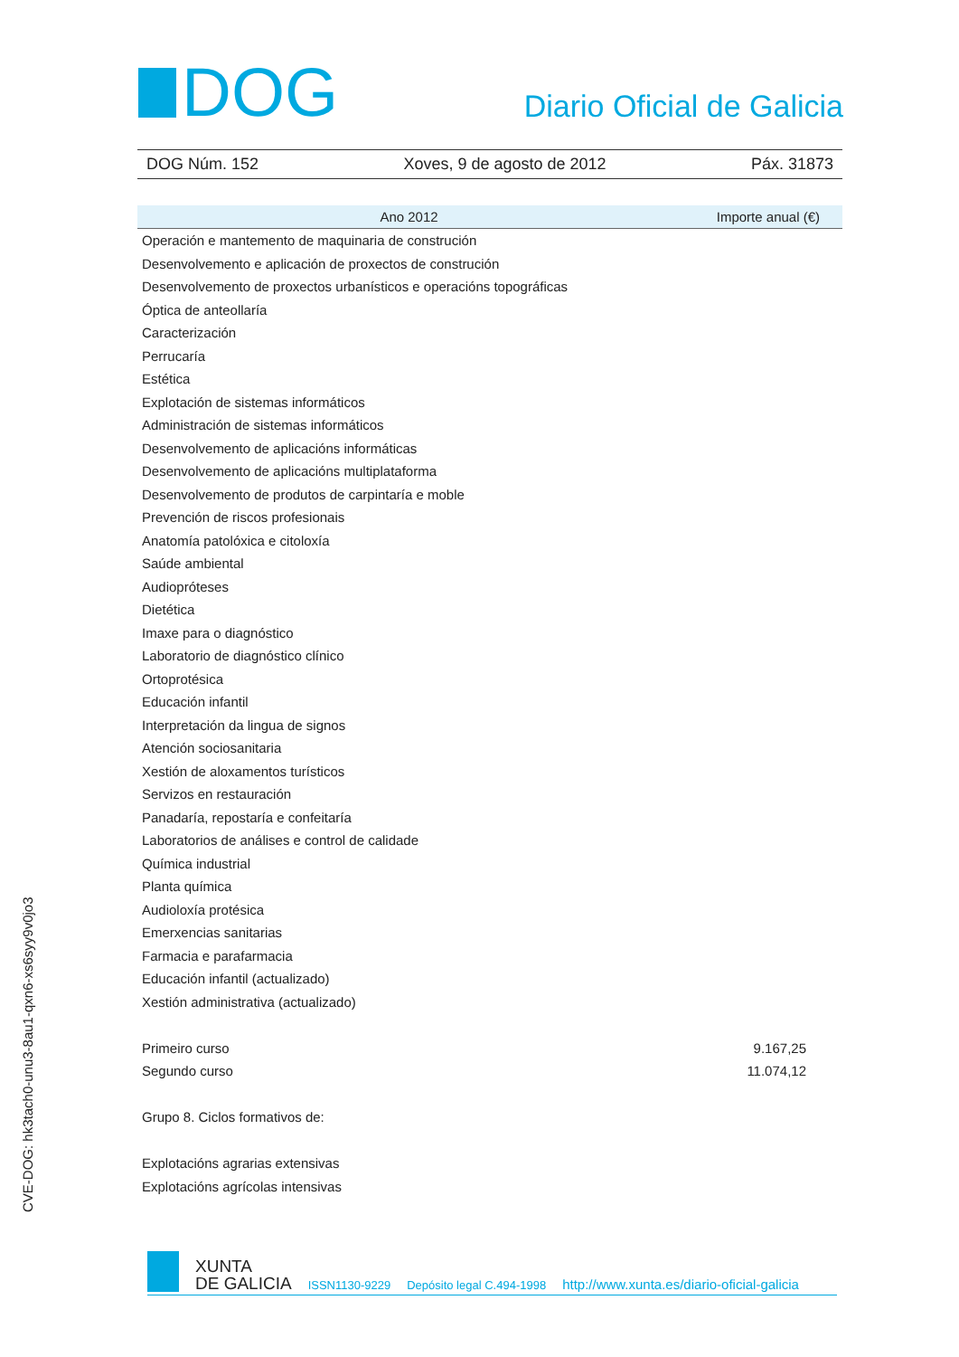DOG
Diario Oficial de Galicia
DOG Núm. 152 Xoves, 9 de agosto de 2012 Páx. 31873
| Ano 2012 | Importe anual (€) |
| --- | --- |
| Operación e mantemento de maquinaria de construción | |
| Desenvolvemento e aplicación de proxectos de construción | |
| Desenvolvemento de proxectos urbanísticos e operacións topográficas | |
| Óptica de anteollaría | |
| Caracterización | |
| Perrucaría | |
| Estética | |
| Explotación de sistemas informáticos | |
| Administración de sistemas informáticos | |
| Desenvolvemento de aplicacións informáticas | |
| Desenvolvemento de aplicacións multiplataforma | |
| Desenvolvemento de produtos de carpintaría e moble | |
| Prevención de riscos profesionais | |
| Anatomía patolóxica e citoloxía | |
| Saúde ambiental | |
| Audiopróteses | |
| Dietética | |
| Imaxe para o diagnóstico | |
| Laboratorio de diagnóstico clínico | |
| Ortoprotésica | |
| Educación infantil | |
| Interpretación da lingua de signos | |
| Atención sociosanitaria | |
| Xestión de aloxamentos turísticos | |
| Servizos en restauración | |
| Panadaría, repostaría e confeitaría | |
| Laboratorios de análises e control de calidade | |
| Química industrial | |
| Planta química | |
| Audioloxía protésica | |
| Emerxencias sanitarias | |
| Farmacia e parafarmacia | |
| Educación infantil (actualizado) | |
| Xestión administrativa (actualizado) | |
| Primeiro curso | 9.167,25 |
| Segundo curso | 11.074,12 |
| Grupo 8. Ciclos formativos de: | |
| Explotacións agrarias extensivas | |
| Explotacións agrícolas intensivas | |
CVE-DOG: hk3tach0-unu3-8au1-qxn6-xs6syy9v0jo3
XUNTA
DE GALICIA
ISSN1130-9229 Depósito legal C.494-1998 http://www.xunta.es/diario-oficial-galicia